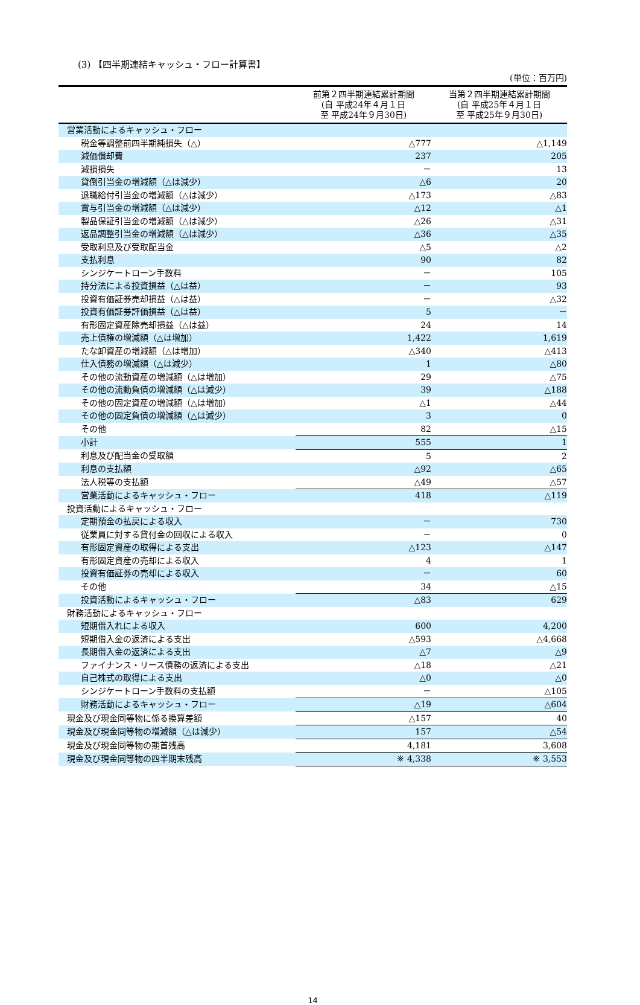(3) 【四半期連結キャッシュ・フロー計算書】
(単位：百万円)
| | 前第２四半期連結累計期間 (自 平成24年４月１日 至 平成24年９月30日) | 当第２四半期連結累計期間 (自 平成25年４月１日 至 平成25年９月30日) |
| --- | --- | --- |
| 営業活動によるキャッシュ・フロー | | |
| 税金等調整前四半期純損失（△） | △777 | △1,149 |
| 減価償却費 | 237 | 205 |
| 減損損失 | － | 13 |
| 貸倒引当金の増減額（△は減少） | △6 | 20 |
| 退職給付引当金の増減額（△は減少） | △173 | △83 |
| 賞与引当金の増減額（△は減少） | △12 | △1 |
| 製品保証引当金の増減額（△は減少） | △26 | △31 |
| 返品調整引当金の増減額（△は減少） | △36 | △35 |
| 受取利息及び受取配当金 | △5 | △2 |
| 支払利息 | 90 | 82 |
| シンジケートローン手数料 | － | 105 |
| 持分法による投資損益（△は益） | － | 93 |
| 投資有価証券売却損益（△は益） | － | △32 |
| 投資有価証券評価損益（△は益） | 5 | － |
| 有形固定資産除売却損益（△は益） | 24 | 14 |
| 売上債権の増減額（△は増加） | 1,422 | 1,619 |
| たな卸資産の増減額（△は増加） | △340 | △413 |
| 仕入債務の増減額（△は減少） | 1 | △80 |
| その他の流動資産の増減額（△は増加） | 29 | △75 |
| その他の流動負債の増減額（△は減少） | 39 | △188 |
| その他の固定資産の増減額（△は増加） | △1 | △44 |
| その他の固定負債の増減額（△は減少） | 3 | 0 |
| その他 | 82 | △15 |
| 小計 | 555 | 1 |
| 利息及び配当金の受取額 | 5 | 2 |
| 利息の支払額 | △92 | △65 |
| 法人税等の支払額 | △49 | △57 |
| 営業活動によるキャッシュ・フロー | 418 | △119 |
| 投資活動によるキャッシュ・フロー | | |
| 定期預金の払戻による収入 | － | 730 |
| 従業員に対する貸付金の回収による収入 | － | 0 |
| 有形固定資産の取得による支出 | △123 | △147 |
| 有形固定資産の売却による収入 | 4 | 1 |
| 投資有価証券の売却による収入 | － | 60 |
| その他 | 34 | △15 |
| 投資活動によるキャッシュ・フロー | △83 | 629 |
| 財務活動によるキャッシュ・フロー | | |
| 短期借入れによる収入 | 600 | 4,200 |
| 短期借入金の返済による支出 | △593 | △4,668 |
| 長期借入金の返済による支出 | △7 | △9 |
| ファイナンス・リース債務の返済による支出 | △18 | △21 |
| 自己株式の取得による支出 | △0 | △0 |
| シンジケートローン手数料の支払額 | － | △105 |
| 財務活動によるキャッシュ・フロー | △19 | △604 |
| 現金及び現金同等物に係る換算差額 | △157 | 40 |
| 現金及び現金同等物の増減額（△は減少） | 157 | △54 |
| 現金及び現金同等物の期首残高 | 4,181 | 3,608 |
| 現金及び現金同等物の四半期末残高 | ※ 4,338 | ※ 3,553 |
14